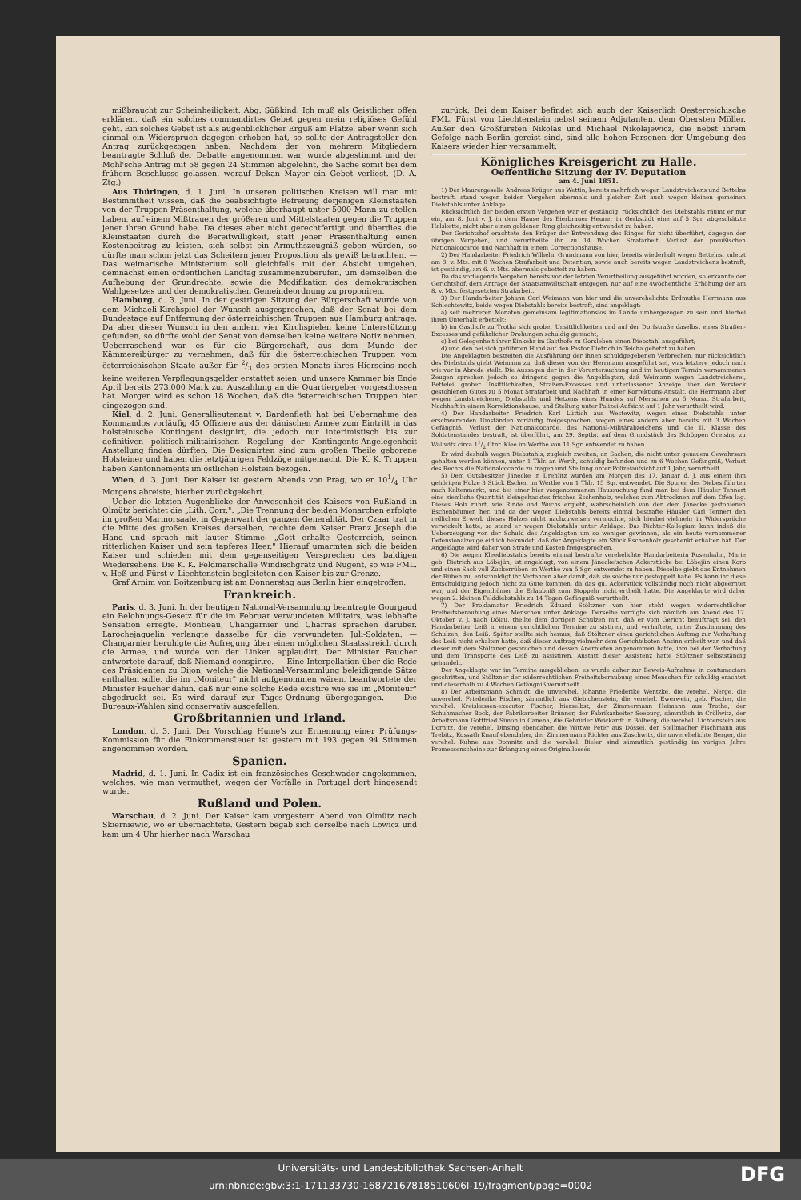mißbraucht zur Scheinheiligkeit. Abg. Süßkind: Ich muß als Geistlicher offen erklären, daß ein solches commandirtes Gebet gegen mein religiöses Gefühl geht. Ein solches Gebet ist als augenblicklicher Erguß am Platze, aber wenn sich einmal ein Widerspruch dagegen erhoben hat, so sollte der Antragsteller den Antrag zurückgezogen haben. Nachdem der von mehrern Mitgliedern beantragte Schluß der Debatte angenommen war, wurde abgestimmt und der Mohl'sche Antrag mit 58 gegen 24 Stimmen abgelehnt, die Sache somit bei dem frühern Beschlusse gelassen, worauf Dekan Mayer ein Gebet verliest. (D. A. Ztg.)
Aus Thüringen, d. 1. Juni. In unseren politischen Kreisen will man mit Bestimmtheit wissen, daß die beabsichtigte Befreiung derjenigen Kleinstaaten von der Truppen-Präsenthaltung, welche überhaupt unter 5000 Mann zu stellen haben, auf einem Mißtrauen der größeren und Mittelstaaten gegen die Truppen jener ihren Grund habe. Da dieses aber nicht gerechtfertigt und überdies die Kleinstaaten durch die Bereitwilligkeit, statt jener Präsenthaltung einen Kostenbeitrag zu leisten, sich selbst ein Armuthszeugniß geben würden, so dürfte man schon jetzt das Scheitern jener Proposition als gewiß betrachten. — Das weimarische Ministerium soll gleichfalls mit der Absicht umgehen, demnächst einen ordentlichen Landtag zusammenzuberufen, um demselben die Aufhebung der Grundrechte, sowie die Modifikation des demokratischen Wahlgesetzes und der demokratischen Gemeindeordnung zu proponiren.
Hamburg, d. 3. Juni. In der gestrigen Sitzung der Bürgerschaft wurde von dem Michaeli-Kirchspiel der Wunsch ausgesprochen, daß der Senat bei dem Bundestage auf Entfernung der österreichischen Truppen aus Hamburg antrage. Da aber dieser Wunsch in den andern vier Kirchspielen keine Unterstützung gefunden, so dürfte wohl der Senat von demselben keine weitere Notiz nehmen. Ueberraschend war es für die Bürgerschaft, aus dem Munde der Kämmereibürger zu vernehmen, daß für die österreichischen Truppen vom österreichischen Staate außer für 2/3 des ersten Monats ihres Hierseins noch keine weiteren Verpflegungsgelder erstattet seien, und unsere Kammer bis Ende April bereits 273,000 Mark zur Auszahlung an die Quartiergeber vorgeschossen hat. Morgen wird es schon 18 Wochen, daß die österreichischen Truppen hier eingezogen sind.
Kiel, d. 2. Juni. Generallieutenant v. Bardenfleth hat bei Uebernahme des Kommandos vorläufig 45 Offiziere aus der dänischen Armee zum Eintritt in das holsteinische Kontingent designirt, die jedoch nur interimistisch bis zur definitiven politisch-militairischen Regelung der Kontingents-Angelegenheit Anstellung finden dürften. Die Designirten sind zum großen Theile geborene Holsteiner und haben die letztjährigen Feldzüge mitgemacht. Die K. K. Truppen haben Kantonnements im östlichen Holstein bezogen.
Wien, d. 3. Juni. Der Kaiser ist gestern Abends von Prag, wo er 101/4 Uhr Morgens abreiste, hierher zurückgekehrt.
Ueber die letzten Augenblicke der Anwesenheit des Kaisers von Rußland in Olmütz berichtet die „Lith. Corr.": „Die Trennung der beiden Monarchen erfolgte im großen Marmorsaale, in Gegenwart der ganzen Generalität. Der Czaar trat in die Mitte des großen Kreises derselben, reichte dem Kaiser Franz Joseph die Hand und sprach mit lauter Stimme: „Gott erhalte Oesterreich, seinen ritterlichen Kaiser und sein tapferes Heer." Hierauf umarmten sich die beiden Kaiser und schieden mit dem gegenseitigen Versprechen des baldigen Wiedersehens. Die K. K. Feldmarschälle Windischgrätz und Nugent, so wie FML. v. Heß und Fürst v. Liechtenstein begleiteten den Kaiser bis zur Grenze.
Graf Arnim von Boitzenburg ist am Donnerstag aus Berlin hier eingetroffen.
Frankreich.
Paris, d. 3. Juni. In der heutigen National-Versammlung beantragte Gourgaud ein Belohnungs-Gesetz für die im Februar verwundeten Militairs, was lebhafte Sensation erregte. Montieau, Changarnier und Charras sprachen darüber. Larochejaquelin verlangte dasselbe für die verwundeten Juli-Soldaten. — Changarnier beruhigte die Aufregung über einen möglichen Staatsstreich durch die Armee, und wurde von der Linken applaudirt. Der Minister Faucher antwortete darauf, daß Niemand conspirire. — Eine Interpellation über die Rede des Präsidenten zu Dijon, welche die National-Versammlung beleidigende Sätze enthalten solle, die im „Moniteur" nicht aufgenommen wären, beantwortete der Minister Faucher dahin, daß nur eine solche Rede existire wie sie im „Moniteur" abgedruckt sei. Es wird darauf zur Tages-Ordnung übergegangen. — Die Bureaux-Wahlen sind conservativ ausgefallen.
Großbritannien und Irland.
London, d. 3. Juni. Der Vorschlag Hume's zur Ernennung einer Prüfungs-Kommission für die Einkommensteuer ist gestern mit 193 gegen 94 Stimmen angenommen worden.
Spanien.
Madrid, d. 1. Juni. In Cadix ist ein französisches Geschwader angekommen, welches, wie man vermuthet, wegen der Vorfälle in Portugal dort hingesandt wurde.
Rußland und Polen.
Warschau, d. 2. Juni. Der Kaiser kam vorgestern Abend von Olmütz nach Skierniewic, wo er übernachtete. Gestern begab sich derselbe nach Lowicz und kam um 4 Uhr hierher nach Warschau
zurück. Bei dem Kaiser befindet sich auch der Kaiserlich Oesterreichische FML. Fürst von Liechtenstein nebst seinem Adjutanten, dem Obersten Möller. Außer den Großfürsten Nikolas und Michael Nikolajewicz, die nebst ihrem Gefolge nach Berlin gereist sind, sind alle hohen Personen der Umgebung des Kaisers wieder hier versammelt.
Königliches Kreisgericht zu Halle.
Oeffentliche Sitzung der IV. Deputation
am 4. Juni 1851.
1) Der Maurergeselle Andreas Krüger aus Wettin, bereits mehrfach wegen Landstreichens und Bettelns bestraft, stand wegen beiden Vergehen abermals und gleicher Zeit auch wegen kleinen gemeinen Diebstahls unter Anklage.
Rücksichtlich der beiden ersten Vergehen war er geständig, rücksichtlich des Diebstahls räumt er nur ein, am 8. Juni v. J. in dem Hause des Bierbrauer Heuner in Gerbstädt eine auf 5 Sgr. abgeschätzte Halskette, nicht aber einen goldenen Ring gleichzeitig entwendet zu haben.
Der Gerichtshof erachtete den Krüger der Entwendung des Ringes für nicht überführt, dagegen der übrigen Vergehen, und verurtheilte ihn zu 14 Wochen Strafarbeit, Verlust der preußischen Nationalcocarde und Nachhaft in einem Correctionshause.
2) Der Handarbeiter Friedrich Wilhelm Grundmann von hier, bereits wiederholt wegen Bettelns, zuletzt am 8. v. Mts. mit 8 Wochen Strafarbeit und Detention, sowie auch bereits wegen Landstreichens bestraft, ist geständig, am 6. v. Mts. abermals gebettelt zu haben.
Da das vorliegende Vergehen bereits vor der letzten Verurtheilung ausgeführt worden, so erkannte der Gerichtshof, dem Antrage der Staatsanwaltschaft entgegen, nur auf eine 4wöchentliche Erhöhung der am 8. v. Mts. festgesetzten Strafarbeit.
3) Der Handarbeiter Johann Carl Weimann von hier und die unverehelichte Erdmuthe Herrmann aus Schlechtewitz, beide wegen Diebstahls bereits bestraft, sind angeklagt:
a) seit mehreren Monaten gemeinsam legitimationslos im Lande umhergezogen zu sein und hierbei ihren Unterhalt erbettelt;
b) im Gasthofe zu Trotha sich grober Unsittlichkeiten und auf der Dorfstraße daselbst eines Straßen-Excesses und gefährlicher Drohungen schuldig gemacht;
c) bei Gelegenheit ihrer Einkehr im Gasthofe zu Gorsleben einen Diebstahl ausgeführt;
d) und den bei sich geführten Hund auf den Pastor Dietrich in Teicha gehetzt zu haben.
Die Angeklagten bestreiten die Ausführung der ihnen schuldgegebenen Verbrechen, nur rücksichtlich des Diebstahls giebt Weimann zu, daß dieser von der Herrmann ausgeführt sei, was letztere jedoch nach wie vor in Abrede stellt. Die Aussagen der in der Voruntersuchung und im heutigen Termin vernommenen Zeugen sprechen jedoch so dringend gegen die Angeklagten, daß Weimann wegen Landstreicherei, Bettelei, grober Unsittlichkeiten, Straßen-Excesses und unterlassener Anzeige über den Versteck gestohlenen Gutes zu 5 Monat Strafarbeit und Nachhaft in einer Korrektions-Anstalt, die Herrmann aber wegen Landstreicherei, Diebstahls und Hetzens eines Hundes auf Menschen zu 5 Monat Strafarbeit, Nachhaft in einem Korrektionshause, und Stellung unter Polizei-Aufsicht auf 1 Jahr verurtheilt wird.
4) Der Handarbeiter Friedrich Karl Lüttich aus Westewitz, wegen eines Diebstahls unter erschwerenden Umständen vorläufig freigesprochen, wegen eines andern aber bereits mit 3 Wochen Gefängniß, Verlust der Nationalcocarde, des National-Militärabzeichens und die II. Klasse des Soldatenstandes bestraft, ist überführt, am 29. Septbr. auf dem Grundstück des Schöppen Greising zu Wallwitz circa 11/2 Ctnr. Klee im Werthe von 11 Sgr. entwendet zu haben.
Er wird deshalb wegen Diebstahls, zugleich zweiten, an Sachen, die nicht unter genauem Gewahrsam gehalten werden können, unter 1 Thlr. an Werth, schuldig befunden und zu 6 Wochen Gefängniß, Verlust des Rechts die Nationalcocarde zu tragen und Stellung unter Polizeiaufsicht auf 1 Jahr, verurtheilt.
5) Dem Gutsbesitzer Jänecke in Drehlitz wurden am Morgen des 17. Januar d. J. aus einem ihm gehörigen Holze 3 Stück Eschen im Werthe von 1 Thlr. 15 Sgr. entwendet. Die Spuren des Diebes führten nach Kaltenmarkt, und bei einer hier vorgenommenen Haussuchung fand man bei dem Häusler Tennert eine ziemliche Quantität kleingehacktes frisches Eschenholz, welches zum Abtrocknen auf dem Ofen lag. Dieses Holz rührt, wie Rinde und Wuchs ergiebt, wahrscheinlich von den dem Jänecke gestohlenen Eschenbäumen her, und da der wegen Diebstahls bereits einmal bestrafte Häusler Carl Tennert den redlichen Erwerb dieses Holzes nicht nachzuweisen vermochte, sich hierbei vielmehr in Widersprüche verwickelt hatte, so stand er wegen Diebstahls unter Anklage. Das Richter-Kollegium kann indeß die Ueberzeugung von der Schuld des Angeklagten um so weniger gewinnen, als ein heute vernommener Defensionalzeuge eidlich bekundet, daß der Angeklagte ein Stück Eschenholz geschenkt erhalten hat. Der Angeklagte wird daher von Strafe und Kosten freigesprochen.
6) Die wegen Kleediebstahls bereits einmal bestrafte verehelichte Handarbeiterin Rosenhahn, Marie geb. Dietrich aus Löbejün, ist angeklagt, von einem Jänecke'schen Ackerstücke bei Löbejün einen Korb und einen Sack voll Zuckerrüben im Werthe von 5 Sgr. entwendet zu haben. Dieselbe giebt das Entnehmen der Rüben zu, entschuldigt ihr Verfahren aber damit, daß sie solche nur gestoppelt habe. Es kann ihr diese Entschuldigung jedoch nicht zu Gute kommen, da das qu. Ackerstück vollständig noch nicht abgeerntet war, und der Eigenthümer die Erlaubniß zum Stoppeln nicht ertheilt hatte. Die Angeklagte wird daher wegen 2. kleinen Felddiebstahls zu 14 Tagen Gefängniß verurtheilt.
7) Der Proklamator Friedrich Eduard Stöltzner von hier steht wegen widerrechtlicher Freiheitsberaubung eines Menschen unter Anklage. Derselbe verfügte sich nämlich am Abend des 17. Oktober v. J. nach Dölau, theilte dem dortigen Schulzen mit, daß er vom Gericht beauftragt sei, den Handarbeiter Leiß in einem gerichtlichen Termine zu sistiren, und verhaftete, unter Zustimmung des Schulzen, den Leiß. Später stellte sich heraus, daß Stöltzner einen gerichtlichen Auftrag zur Verhaftung des Leiß nicht erhalten hatte, daß dieser Auftrag vielmehr dem Gerichtsboten Ansinn ertheilt war, und daß dieser mit dem Stöltzner gesprochen und dessen Anerbieten angenommen hatte, ihm bei der Verhaftung und dem Transporte des Leiß zu assistiren. Anstatt dieser Assistenz hatte Stöltzner selbstständig gehandelt.
Der Angeklagte war im Termine ausgeblieben, es wurde daher zur Beweis-Aufnahme in contumaciam geschritten, und Stöltzner der widerrechtlichen Freiheitsberaubung eines Menschen für schuldig erachtet und dieserhalb zu 4 Wochen Gefängniß verurtheilt.
8) Der Arbeitsmann Schmidt, die unverehel. Johanne Friederike Wentzke, die verehel. Nerge, die unverehel. Friederike Fischer, sämmtlich aus Giebichenstein, die verehel. Ewerwein, geb. Fischer, die verehel. Kreiskassen-executor Fischer, hierselbst, der Zimmermann Heimann aus Trotha, der Schuhmacher Bock, der Fabrikarbeiter Brünner, der Fabrikarbeiter Seeburg, sämmtlich in Cröllwitz, der Arbeitsmann Gottfried Simon in Canena, die Gebrüder Weickardt in Bölberg, die verehel. Lichtenstein aus Dornitz, die verehel. Dinsing ebendaher, die Wittwe Peter aus Dössel, der Stellmacher Fischmann aus Trebitz, Kossath Knauf ebendaher, der Zimmermann Richter aus Zaschwitz, die unverehelichte Berger, die verehel. Kuhne aus Domnitz und die verehel. Bieler sind sämmtlich geständig im vorigen Jahre Promessenscheine zur Erlangung eines Originalloosés,
Universitäts- und Landesbibliothek Sachsen-Anhalt
urn:nbn:de:gbv:3:1-171133730-16872167818510606l-19/fragment/page=0002
DFG